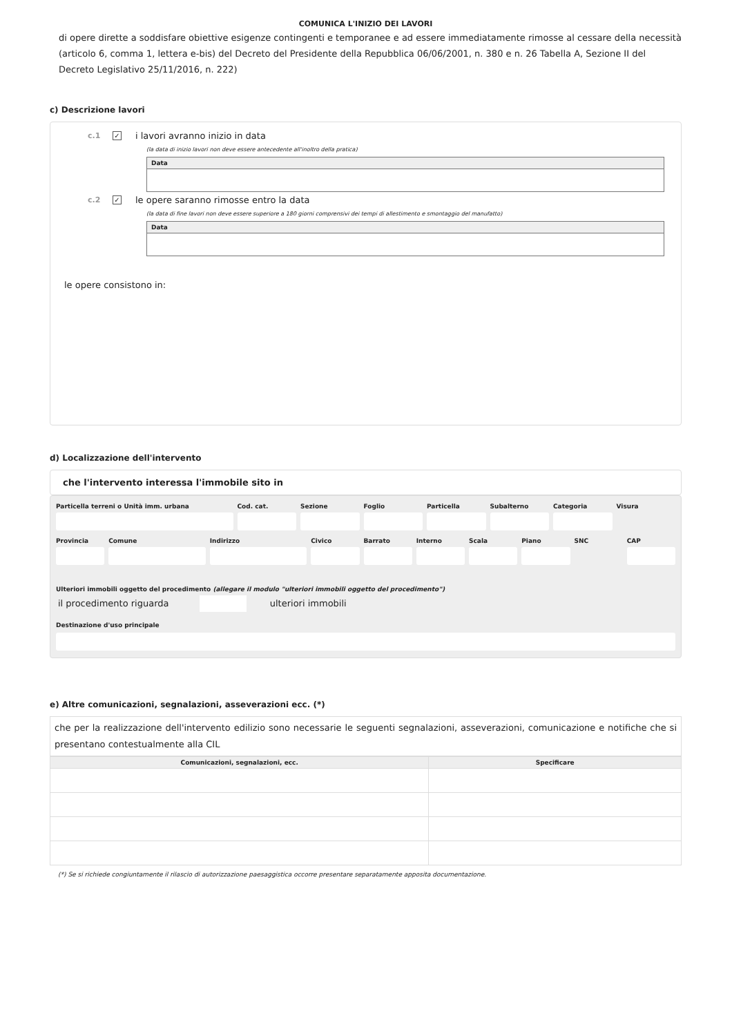COMUNICA L'INIZIO DEI LAVORI
di opere dirette a soddisfare obiettive esigenze contingenti e temporanee e ad essere immediatamente rimosse al cessare della necessità (articolo 6, comma 1, lettera e-bis) del Decreto del Presidente della Repubblica 06/06/2001, n. 380 e n. 26 Tabella A, Sezione II del Decreto Legislativo 25/11/2016, n. 222)
c) Descrizione lavori
c.1 ✓ i lavori avranno inizio in data
(la data di inizio lavori non deve essere antecedente all'inoltro della pratica)
Data
c.2 ✓ le opere saranno rimosse entro la data
(la data di fine lavori non deve essere superiore a 180 giorni comprensivi dei tempi di allestimento e smontaggio del manufatto)
Data
le opere consistono in:
d) Localizzazione dell'intervento
che l'intervento interessa l'immobile sito in
Particella terreni o Unità imm. urbana
Cod. cat. Sezione Foglio Particella Subalterno Categoria Visura
Provincia Comune Indirizzo Civico Barrato Interno Scala Piano SNC CAP
Ulteriori immobili oggetto del procedimento (allegare il modulo "ulteriori immobili oggetto del procedimento")
il procedimento riguarda ulteriori immobili
Destinazione d'uso principale
e) Altre comunicazioni, segnalazioni, asseverazioni ecc. (*)
che per la realizzazione dell'intervento edilizio sono necessarie le seguenti segnalazioni, asseverazioni, comunicazione e notifiche che si presentano contestualmente alla CIL
| Comunicazioni, segnalazioni, ecc. | Specificare |
| --- | --- |
(*) Se si richiede congiuntamente il rilascio di autorizzazione paesaggistica occorre presentare separatamente apposita documentazione.